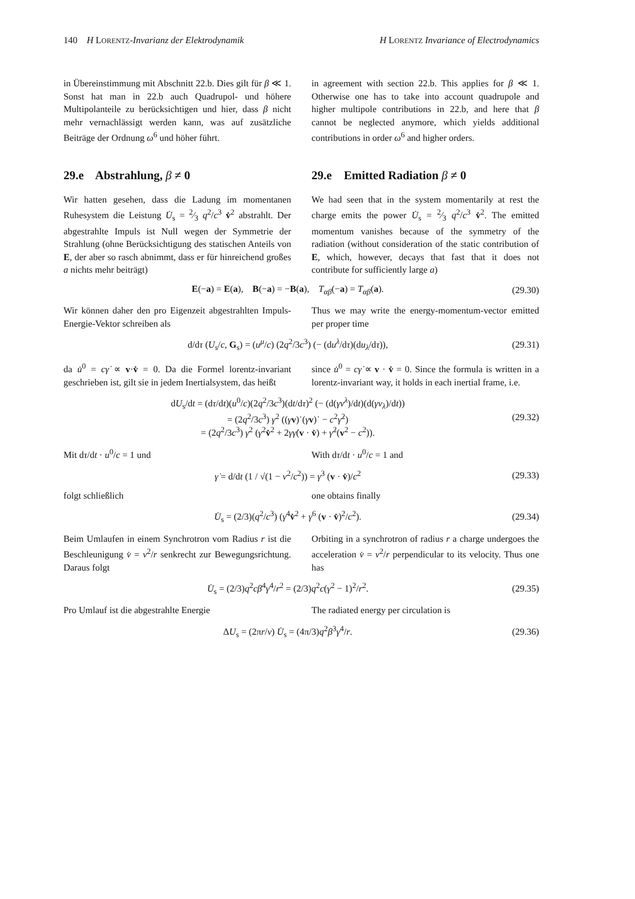140 H LORENTZ-Invarianz der Elektrodynamik H LORENTZ Invariance of Electrodynamics
in Übereinstimmung mit Abschnitt 22.b. Dies gilt für β ≪ 1. Sonst hat man in 22.b auch Quadrupol- und höhere Multipolanteile zu berücksichtigen und hier, dass β nicht mehr vernachlässigt werden kann, was auf zusätzliche Beiträge der Ordnung ω<sup>6</sup> und höher führt.
in agreement with section 22.b. This applies for β ≪ 1. Otherwise one has to take into account quadrupole and higher multipole contributions in 22.b, and here that β cannot be neglected anymore, which yields additional contributions in order ω<sup>6</sup> and higher orders.
29.e Abstrahlung, β ≠ 0 29.e Emitted Radiation β ≠ 0
Wir hatten gesehen, dass die Ladung im momentanen Ruhesystem die Leistung U̇<sub>s</sub> = 2⁄3 q<sup>2</sup>/c<sup>3</sup> v̇<sup>2</sup> abstrahlt. Der abgestrahlte Impuls ist Null wegen der Symmetrie der Strahlung (ohne Berücksichtigung des statischen Anteils von E, der aber so rasch abnimmt, dass er für hinreichend großes a nichts mehr beiträgt)
We had seen that in the system momentarily at rest the charge emits the power U̇<sub>s</sub> = 2⁄3 q<sup>2</sup>/c<sup>3</sup> v̇<sup>2</sup>. The emitted momentum vanishes because of the symmetry of the radiation (without consideration of the static contribution of E, which, however, decays that fast that it does not contribute for sufficiently large a)
E(−a) = E(a), B(−a) = −B(a), T<sub>αβ</sub>(−a) = T<sub>αβ</sub>(a). (29.30)
Wir können daher den pro Eigenzeit abgestrahlten Impuls-Energie-Vektor schreiben als
Thus we may write the energy-momentum-vector emitted per proper time
d/dτ (U<sub>s</sub>/c, G<sub>s</sub>) = (u<sup>μ</sup>/c) (2q<sup>2</sup>/3c<sup>3</sup>) (− (du<sup>λ</sup>/dτ)(du<sub>λ</sub>/dτ)), (29.31)
da u̇<sup>0</sup> = cγ̇ ∝ v·v̇ = 0. Da die Formel lorentz-invariant geschrieben ist, gilt sie in jedem Inertialsystem, das heißt
since u̇<sup>0</sup> = cγ̇ ∝ v · v̇ = 0. Since the formula is written in a lorentz-invariant way, it holds in each inertial frame, i.e.
dU<sub>s</sub>/dt = (dτ/dt)(u<sup>0</sup>/c)(2q<sup>2</sup>/3c<sup>3</sup>)(dt/dτ)<sup>2</sup> (− (d(γv<sup>λ</sup>)/dt)(d(γv<sub>λ</sub>)/dt))
= (2q<sup>2</sup>/3c<sup>3</sup>) γ<sup>2</sup> ((γv)˙(γv)˙ − c<sup>2</sup>γ̇<sup>2</sup>)
= (2q<sup>2</sup>/3c<sup>3</sup>) γ<sup>2</sup> (γ<sup>2</sup>v̇<sup>2</sup> + 2γγ̇(v · v̇) + γ̇<sup>2</sup>(v<sup>2</sup> − c<sup>2</sup>)). (29.32)
Mit dτ/dt · u<sup>0</sup>/c = 1 und With dτ/dt · u<sup>0</sup>/c = 1 and
γ̇ = d/dt (1 / √(1 − v<sup>2</sup>/c<sup>2</sup>)) = γ<sup>3</sup> (v · v̇)/c<sup>2</sup> (29.33)
folgt schließlich one obtains finally
U̇<sub>s</sub> = (2/3)(q<sup>2</sup>/c<sup>3</sup>) (γ<sup>4</sup>v̇<sup>2</sup> + γ<sup>6</sup> (v · v̇)<sup>2</sup>/c<sup>2</sup>). (29.34)
Beim Umlaufen in einem Synchrotron vom Radius r ist die Beschleunigung v̇ = v<sup>2</sup>/r senkrecht zur Bewegungsrichtung. Daraus folgt
Orbiting in a synchrotron of radius r a charge undergoes the acceleration v̇ = v<sup>2</sup>/r perpendicular to its velocity. Thus one has
U̇<sub>s</sub> = (2/3)q<sup>2</sup>cβ<sup>4</sup>γ<sup>4</sup>/r<sup>2</sup> = (2/3)q<sup>2</sup>c(γ<sup>2</sup> − 1)<sup>2</sup>/r<sup>2</sup>. (29.35)
Pro Umlauf ist die abgestrahlte Energie The radiated energy per circulation is
ΔU<sub>s</sub> = (2πr/v) U̇<sub>s</sub> = (4π/3)q<sup>2</sup>β<sup>3</sup>γ<sup>4</sup>/r. (29.36)